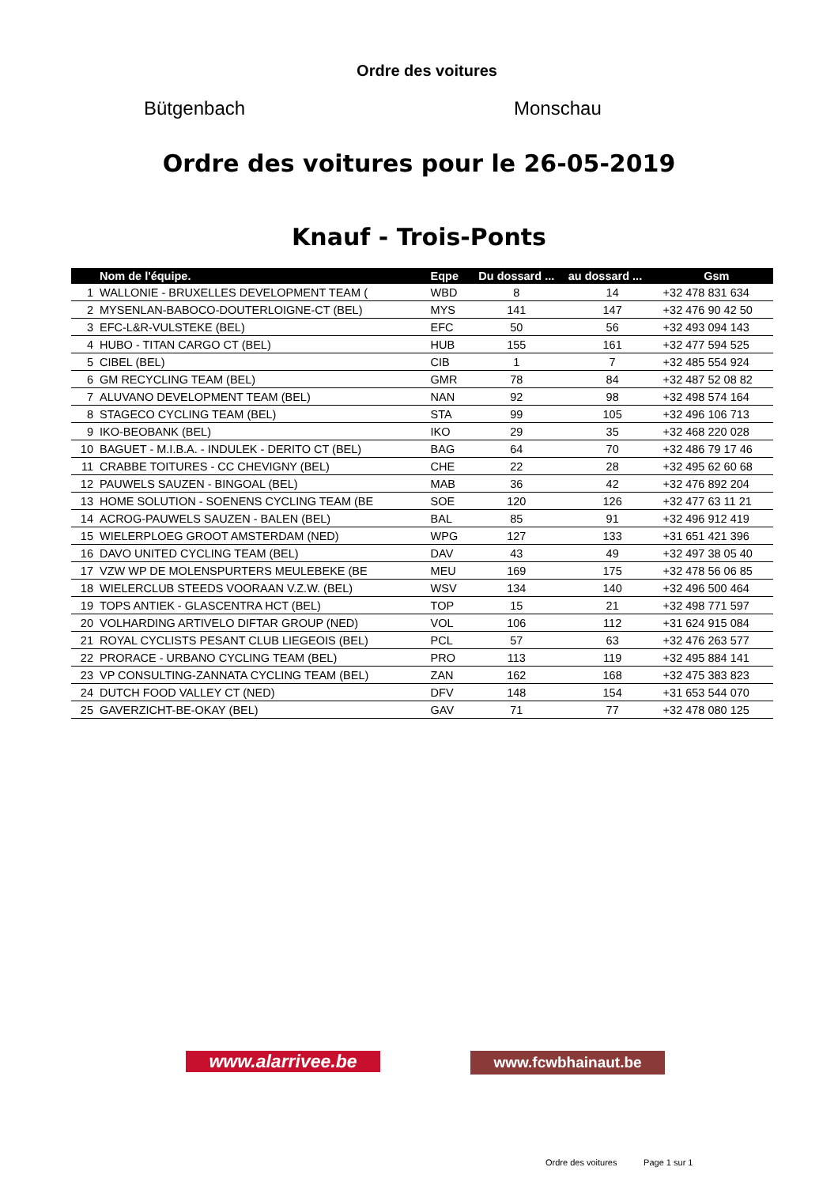Ordre des voitures
Bütgenbach Monschau
Ordre des voitures pour le 26-05-2019
Knauf - Trois-Ponts
| | Nom de l'équipe. | Eqpe | Du dossard ... | au dossard ... | Gsm |
| --- | --- | --- | --- | --- | --- |
| 1 | WALLONIE - BRUXELLES DEVELOPMENT TEAM ( | WBD | 8 | 14 | +32 478 831 634 |
| 2 | MYSENLAN-BABOCO-DOUTERLOIGNE-CT (BEL) | MYS | 141 | 147 | +32 476 90 42 50 |
| 3 | EFC-L&R-VULSTEKE (BEL) | EFC | 50 | 56 | +32 493 094 143 |
| 4 | HUBO - TITAN CARGO CT (BEL) | HUB | 155 | 161 | +32 477 594 525 |
| 5 | CIBEL (BEL) | CIB | 1 | 7 | +32 485 554 924 |
| 6 | GM RECYCLING TEAM (BEL) | GMR | 78 | 84 | +32 487 52 08 82 |
| 7 | ALUVANO DEVELOPMENT TEAM (BEL) | NAN | 92 | 98 | +32 498 574 164 |
| 8 | STAGECO CYCLING TEAM (BEL) | STA | 99 | 105 | +32 496 106 713 |
| 9 | IKO-BEOBANK (BEL) | IKO | 29 | 35 | +32 468 220 028 |
| 10 | BAGUET - M.I.B.A. - INDULEK - DERITO CT (BEL) | BAG | 64 | 70 | +32 486 79 17 46 |
| 11 | CRABBE TOITURES - CC CHEVIGNY (BEL) | CHE | 22 | 28 | +32 495 62 60 68 |
| 12 | PAUWELS SAUZEN - BINGOAL (BEL) | MAB | 36 | 42 | +32 476 892 204 |
| 13 | HOME SOLUTION - SOENENS CYCLING TEAM (BE | SOE | 120 | 126 | +32 477 63 11 21 |
| 14 | ACROG-PAUWELS SAUZEN - BALEN (BEL) | BAL | 85 | 91 | +32 496 912 419 |
| 15 | WIELERPLOEG GROOT AMSTERDAM (NED) | WPG | 127 | 133 | +31 651 421 396 |
| 16 | DAVO UNITED CYCLING TEAM (BEL) | DAV | 43 | 49 | +32 497 38 05 40 |
| 17 | VZW WP DE MOLENSPURTERS MEULEBEKE (BE | MEU | 169 | 175 | +32 478 56 06 85 |
| 18 | WIELERCLUB STEEDS VOORAAN V.Z.W. (BEL) | WSV | 134 | 140 | +32 496 500 464 |
| 19 | TOPS ANTIEK - GLASCENTRA HCT (BEL) | TOP | 15 | 21 | +32 498 771 597 |
| 20 | VOLHARDING ARTIVELO DIFTAR GROUP (NED) | VOL | 106 | 112 | +31 624 915 084 |
| 21 | ROYAL CYCLISTS PESANT CLUB LIEGEOIS (BEL) | PCL | 57 | 63 | +32 476 263 577 |
| 22 | PRORACE - URBANO CYCLING TEAM (BEL) | PRO | 113 | 119 | +32 495 884 141 |
| 23 | VP CONSULTING-ZANNATA CYCLING TEAM (BEL) | ZAN | 162 | 168 | +32 475 383 823 |
| 24 | DUTCH FOOD VALLEY CT (NED) | DFV | 148 | 154 | +31 653 544 070 |
| 25 | GAVERZICHT-BE-OKAY (BEL) | GAV | 71 | 77 | +32 478 080 125 |
www.alarrivee.be
www.fcwbhainaut.be
Ordre des voitures Page 1 sur 1